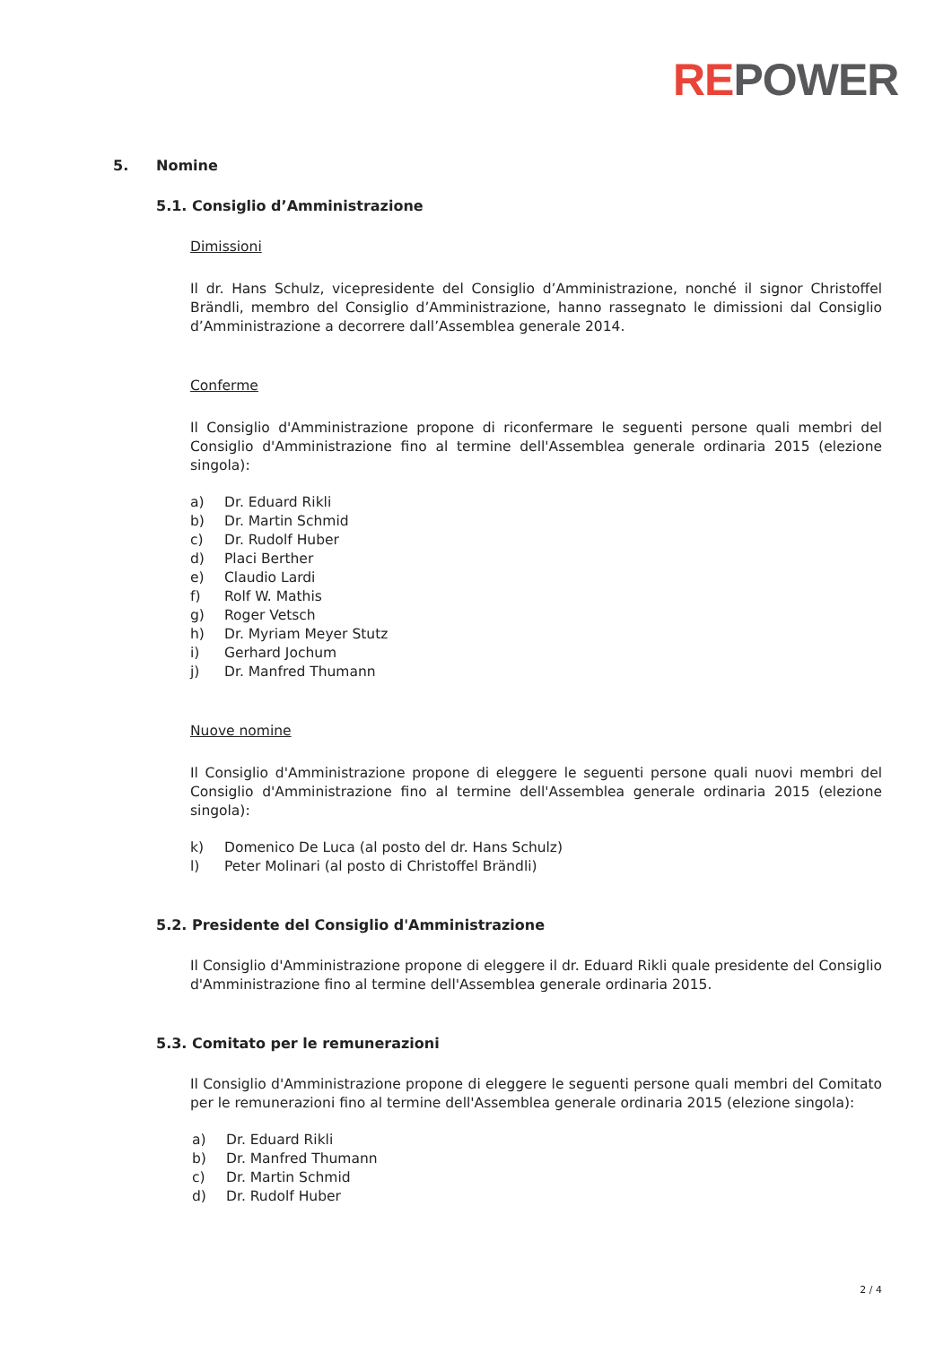REPOWER
5. Nomine
5.1. Consiglio d’Amministrazione
Dimissioni
Il dr. Hans Schulz, vicepresidente del Consiglio d’Amministrazione, nonché il signor Christoffel Brändli, membro del Consiglio d’Amministrazione, hanno rassegnato le dimissioni dal Consiglio d’Amministrazione a decorrere dall’Assemblea generale 2014.
Conferme
Il Consiglio d'Amministrazione propone di riconfermare le seguenti persone quali membri del Consiglio d'Amministrazione fino al termine dell'Assemblea generale ordinaria 2015 (elezione singola):
a) Dr. Eduard Rikli
b) Dr. Martin Schmid
c) Dr. Rudolf Huber
d) Placi Berther
e) Claudio Lardi
f) Rolf W. Mathis
g) Roger Vetsch
h) Dr. Myriam Meyer Stutz
i) Gerhard Jochum
j) Dr. Manfred Thumann
Nuove nomine
Il Consiglio d'Amministrazione propone di eleggere le seguenti persone quali nuovi membri del Consiglio d'Amministrazione fino al termine dell'Assemblea generale ordinaria 2015 (elezione singola):
k) Domenico De Luca (al posto del dr. Hans Schulz)
l) Peter Molinari (al posto di Christoffel Brändli)
5.2. Presidente del Consiglio d'Amministrazione
Il Consiglio d'Amministrazione propone di eleggere il dr. Eduard Rikli quale presidente del Consiglio d'Amministrazione fino al termine dell'Assemblea generale ordinaria 2015.
5.3. Comitato per le remunerazioni
Il Consiglio d'Amministrazione propone di eleggere le seguenti persone quali membri del Comitato per le remunerazioni fino al termine dell'Assemblea generale ordinaria 2015 (elezione singola):
a) Dr. Eduard Rikli
b) Dr. Manfred Thumann
c) Dr. Martin Schmid
d) Dr. Rudolf Huber
2 / 4